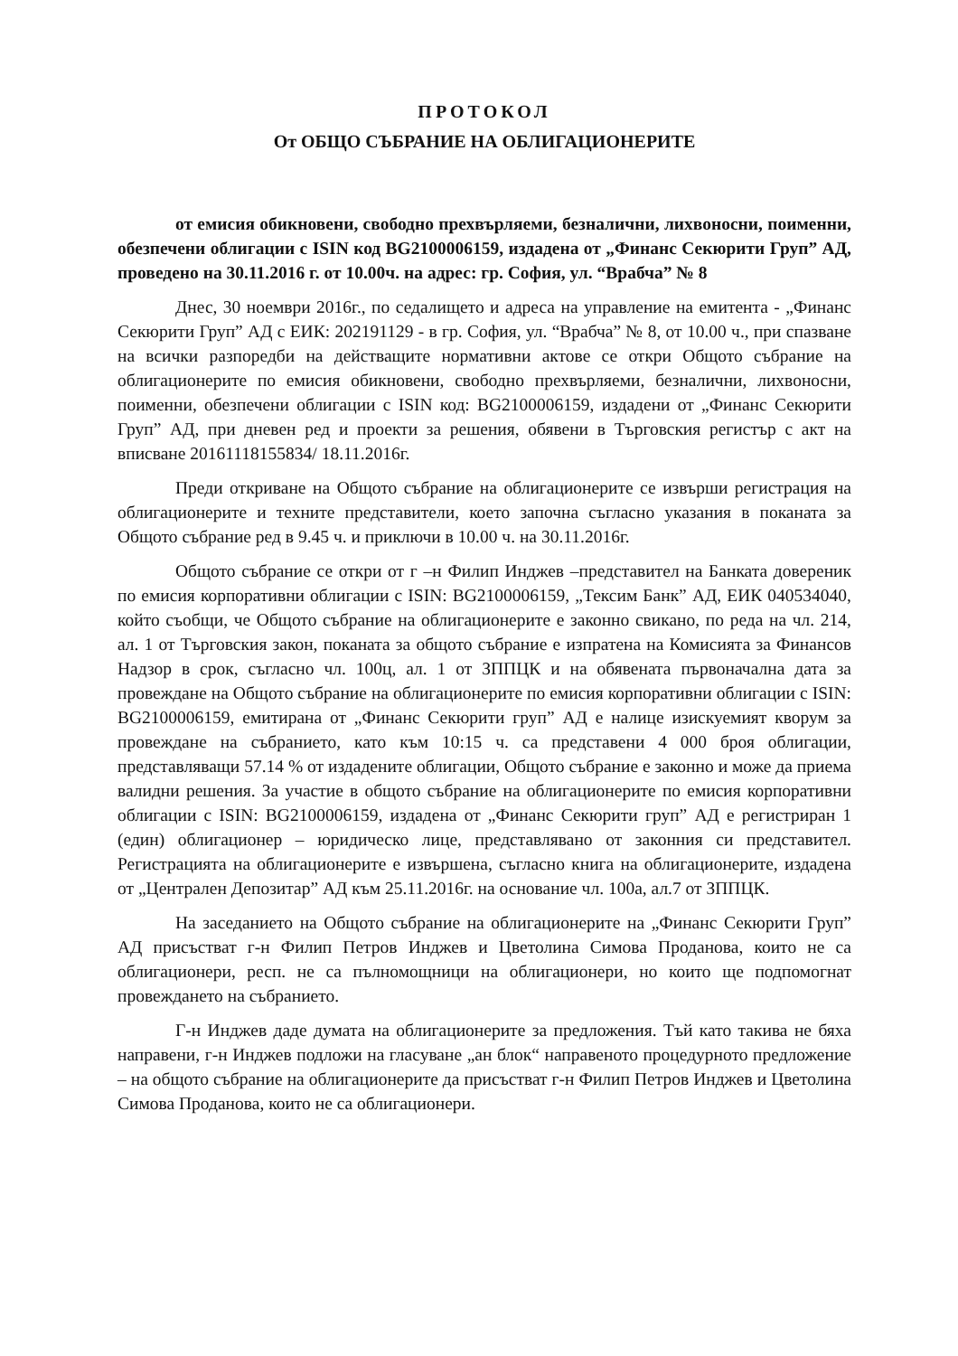ПРОТОКОЛ
От ОБЩО СЪБРАНИЕ НА ОБЛИГАЦИОНЕРИТЕ
от емисия обикновени, свободно прехвърляеми, безналични, лихвоносни, поименни, обезпечени облигации с ISIN код BG2100006159, издадена от „Финанс Секюрити Груп” АД, проведено на 30.11.2016 г. от 10.00ч. на адрес: гр. София, ул. “Врабча” № 8
Днес, 30 ноември 2016г., по седалището и адреса на управление на емитента - „Финанс Секюрити Груп” АД с ЕИК: 202191129 - в гр. София, ул. “Врабча” № 8, от 10.00 ч., при спазване на всички разпоредби на действащите нормативни актове се откри Общото събрание на облигационерите по емисия обикновени, свободно прехвърляеми, безналични, лихвоносни, поименни, обезпечени облигации с ISIN код: BG2100006159, издадени от „Финанс Секюрити Груп” АД, при дневен ред и проекти за решения, обявени в Търговския регистър с акт на вписване 20161118155834/ 18.11.2016г.
Преди откриване на Общото събрание на облигационерите се извърши регистрация на облигационерите и техните представители, което започна съгласно указания в поканата за Общото събрание ред в 9.45 ч. и приключи в 10.00 ч. на 30.11.2016г.
Общото събрание се откри от г –н Филип Инджев –представител на Банката довереник по емисия корпоративни облигации с ISIN: BG2100006159, „Тексим Банк” АД, ЕИК 040534040, който съобщи, че Общото събрание на облигационерите е законно свикано, по реда на чл. 214, ал. 1 от Търговския закон, поканата за общото събрание е изпратена на Комисията за Финансов Надзор в срок, съгласно чл. 100ц, ал. 1 от ЗППЦК и на обявената първоначална дата за провеждане на Общото събрание на облигационерите по емисия корпоративни облигации с ISIN: BG2100006159, емитирана от „Финанс Секюрити груп” АД е налице изискуемият кворум за провеждане на събранието, като към 10:15 ч. са представени 4 000 броя облигации, представляващи 57.14 % от издадените облигации, Общото събрание е законно и може да приема валидни решения. За участие в общото събрание на облигационерите по емисия корпоративни облигации с ISIN: BG2100006159, издадена от „Финанс Секюрити груп” АД е регистриран 1 (един) облигационер – юридическо лице, представлявано от законния си представител. Регистрацията на облигационерите е извършена, съгласно книга на облигационерите, издадена от „Централен Депозитар” АД към 25.11.2016г. на основание чл. 100а, ал.7 от ЗППЦК.
На заседанието на Общото събрание на облигационерите на „Финанс Секюрити Груп” АД присъстват г-н Филип Петров Инджев и Цветолина Симова Проданова, които не са облигационери, респ. не са пълномощници на облигационери, но които ще подпомогнат провеждането на събранието.
Г-н Инджев даде думата на облигационерите за предложения. Тъй като такива не бяха направени, г-н Инджев подложи на гласуване „ан блок“ направеното процедурното предложение – на общото събрание на облигационерите да присъстват г-н Филип Петров Инджев и Цветолина Симова Проданова, които не са облигационери.